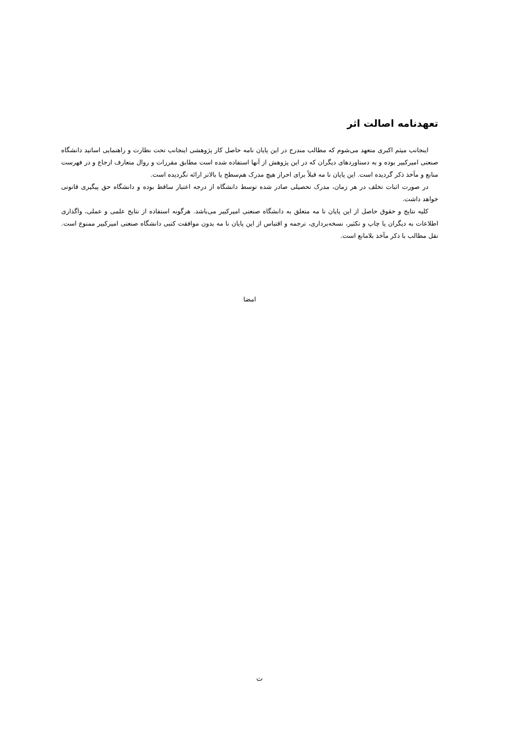تعهدنامه اصالت اثر
اینجانب میثم اکبری متعهد می‌شوم که مطالب مندرج در این پایان نامه حاصل کار پژوهشی اینجانب تحت نظارت و راهنمایی اساتید دانشگاه صنعتی امیرکبیر بوده و به دستاوردهای دیگران که در این پژوهش از آنها استفاده شده است مطابق مقررات و روال متعارف ارجاع و در فهرست منابع و مآخذ ذکر گردیده است. این پایان نا مه قبلاً برای احراز هیچ مدرک هم‌سطح یا بالاتر ارائه نگردیده است.
در صورت اثبات تخلف در هر زمان، مدرک تحصیلی صادر شده توسط دانشگاه از درجه اعتبار ساقط بوده و دانشگاه حق پیگیری قانونی خواهد داشت.
کلیه نتایج و حقوق حاصل از این پایان نا مه متعلق به دانشگاه صنعتی امیرکبیر می‌باشد. هرگونه استفاده از نتایج علمی و عملی، واگذاری اطلاعات به دیگران یا چاپ و تکثیر، نسخه‌برداری، ترجمه و اقتباس از این پایان نا مه بدون موافقت کتبی دانشگاه صنعتی امیرکبیر ممنوع است. نقل مطالب با ذکر مآخذ بلامانع است.
امضا
ت